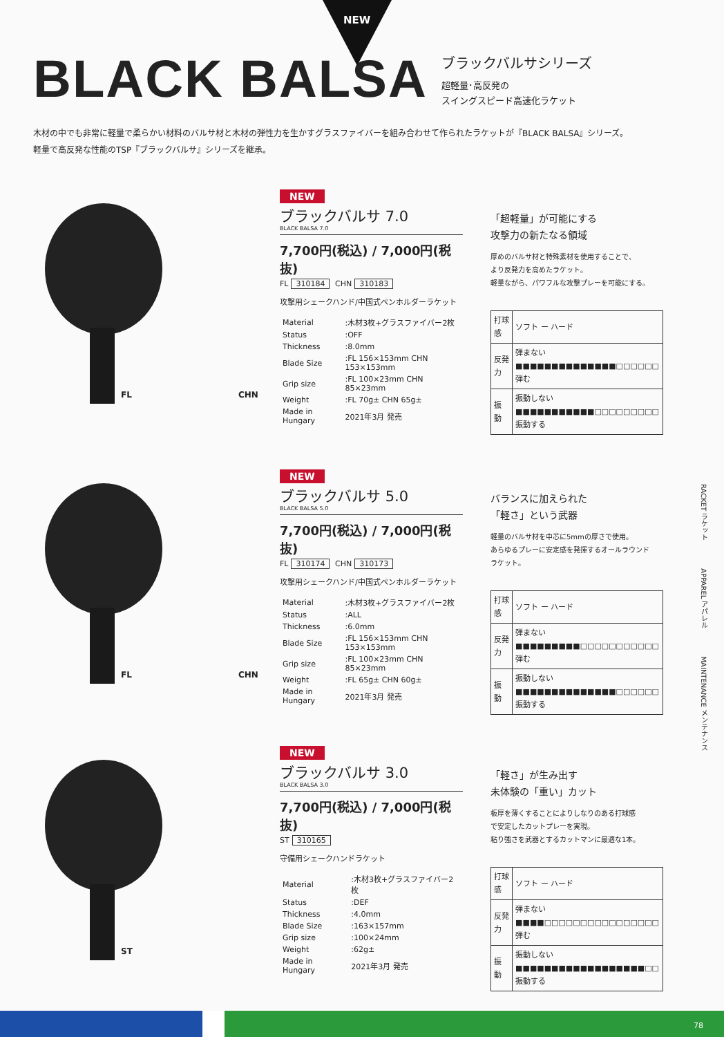NEW
BLACK BALSA
ブラックバルサシリーズ
超軽量･高反発の
スイングスピード高速化ラケット
木材の中でも非常に軽量で柔らかい材料のバルサ材と木材の弾性力を生かすグラスファイバーを組み合わせて作られたラケットが『BLACK BALSA』シリーズ。
軽量で高反発な性能のTSP『ブラックバルサ』シリーズを継承。
FL CHN
NEW
ブラックバルサ 7.0
BLACK BALSA 7.0
7,700円(税込) / 7,000円(税抜)
FL 310184 CHN 310183
攻撃用シェークハンド/中国式ペンホルダーラケット
| Material | :木材3枚+グラスファイバー2枚 |
| Status | :OFF |
| Thickness | :8.0mm |
| Blade Size | :FL 156×153mm CHN 153×153mm |
| Grip size | :FL 100×23mm CHN 85×23mm |
| Weight | :FL 70g± CHN 65g± |
| Made in Hungary | 2021年3月 発売 |
「超軽量」が可能にする
攻撃力の新たなる領域
厚めのバルサ材と特殊素材を使用することで、
より反発力を高めたラケット。
軽量ながら、パワフルな攻撃プレーを可能にする。
| 打球感 | ソフト ー ハード |
| 反発力 | 弾まない ■■■■■■■■■■■■■■□□□□□□ 弾む |
| 振 動 | 振動しない ■■■■■■■■■■■□□□□□□□□□ 振動する |
FL CHN
NEW
ブラックバルサ 5.0
BLACK BALSA 5.0
7,700円(税込) / 7,000円(税抜)
FL 310174 CHN 310173
攻撃用シェークハンド/中国式ペンホルダーラケット
| Material | :木材3枚+グラスファイバー2枚 |
| Status | :ALL |
| Thickness | :6.0mm |
| Blade Size | :FL 156×153mm CHN 153×153mm |
| Grip size | :FL 100×23mm CHN 85×23mm |
| Weight | :FL 65g± CHN 60g± |
| Made in Hungary | 2021年3月 発売 |
バランスに加えられた
「軽さ」という武器
軽量のバルサ材を中芯に5mmの厚さで使用。
あらゆるプレーに安定感を発揮するオールラウンド
ラケット。
| 打球感 | ソフト ー ハード |
| 反発力 | 弾まない ■■■■■■■■■□□□□□□□□□□□ 弾む |
| 振 動 | 振動しない ■■■■■■■■■■■■■■□□□□□□ 振動する |
ST
NEW
ブラックバルサ 3.0
BLACK BALSA 3.0
7,700円(税込) / 7,000円(税抜)
ST 310165
守備用シェークハンドラケット
| Material | :木材3枚+グラスファイバー2枚 |
| Status | :DEF |
| Thickness | :4.0mm |
| Blade Size | :163×157mm |
| Grip size | :100×24mm |
| Weight | :62g± |
| Made in Hungary | 2021年3月 発売 |
「軽さ」が生み出す
未体験の「重い」カット
板厚を薄くすることによりしなりのある打球感
で安定したカットプレーを実現。
粘り強さを武器とするカットマンに最適な1本。
| 打球感 | ソフト ー ハード |
| 反発力 | 弾まない ■■■■□□□□□□□□□□□□□□□□ 弾む |
| 振 動 | 振動しない ■■■■■■■■■■■■■■■■■■□□ 振動する |
RACKET ラケット　　　　APPAREL アパレル　　　　MAINTENANCE メンテナンス
78